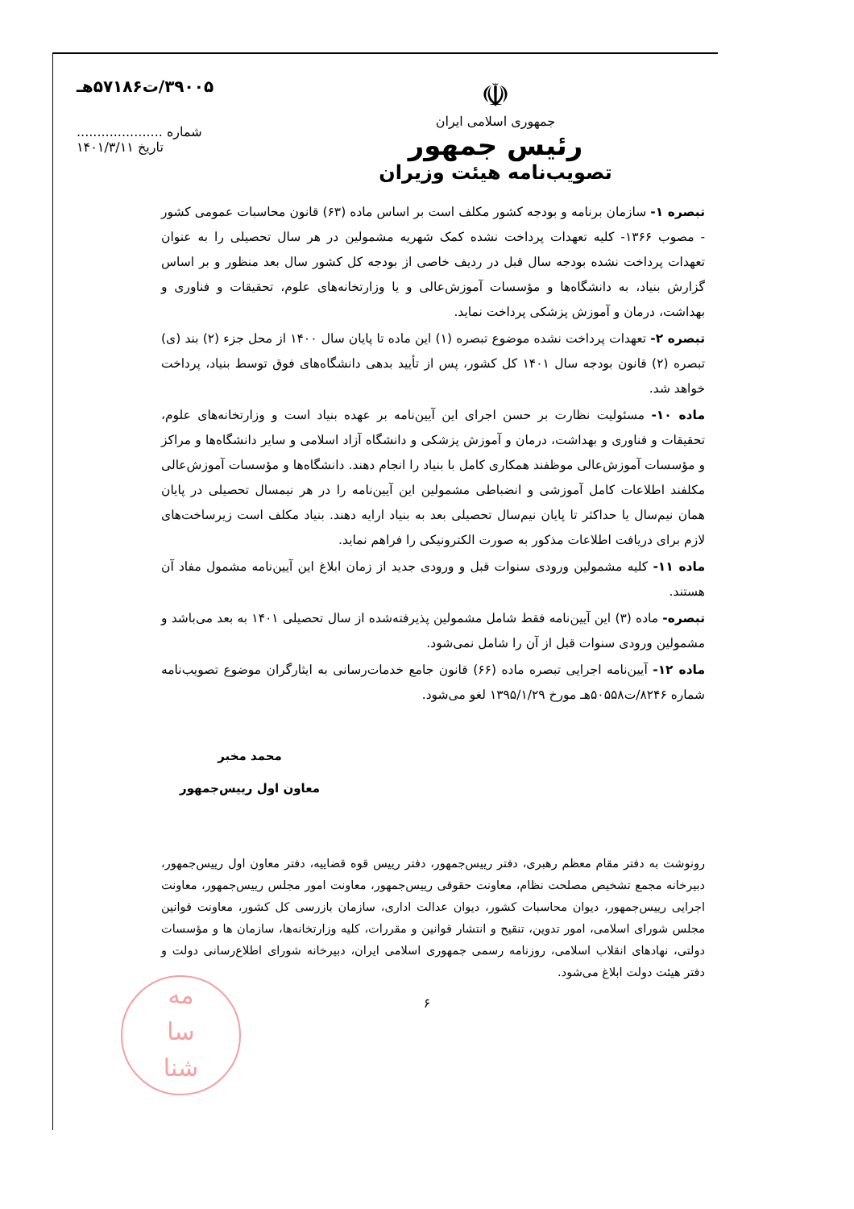۳۹۰۰۵/ت۵۷۱۸۶هـ
شماره .....................
تاریخ ۱۴۰۱/۳/۱۱
☫
جمهوری اسلامی ایران
رئیس جمهور
تصویب‌نامه هیئت وزیران
تبصره ۱- سازمان برنامه و بودجه کشور مکلف است بر اساس ماده (۶۳) قانون محاسبات عمومی کشور - مصوب ۱۳۶۶- کلیه تعهدات پرداخت نشده کمک شهریه مشمولین در هر سال تحصیلی را به عنوان تعهدات پرداخت نشده بودجه سال قبل در ردیف خاصی از بودجه کل کشور سال بعد منظور و بر اساس گزارش بنیاد، به دانشگاه‌ها و مؤسسات آموزش‌عالی و یا وزارتخانه‌های علوم، تحقیقات و فناوری و بهداشت، درمان و آموزش پزشکی پرداخت نماید.
تبصره ۲- تعهدات پرداخت نشده موضوع تبصره (۱) این ماده تا پایان سال ۱۴۰۰ از محل جزء (۲) بند (ی) تبصره (۲) قانون بودجه سال ۱۴۰۱ کل کشور، پس از تأیید بدهی دانشگاه‌های فوق توسط بنیاد، پرداخت خواهد شد.
ماده ۱۰- مسئولیت نظارت بر حسن اجرای این آیین‌نامه بر عهده بنیاد است و وزارتخانه‌های علوم، تحقیقات و فناوری و بهداشت، درمان و آموزش پزشکی و دانشگاه آزاد اسلامی و سایر دانشگاه‌ها و مراکز و مؤسسات آموزش‌عالی موظفند همکاری کامل با بنیاد را انجام دهند. دانشگاه‌ها و مؤسسات آموزش‌عالی مکلفند اطلاعات کامل آموزشی و انضباطی مشمولین این آیین‌نامه را در هر نیمسال تحصیلی در پایان همان نیم‌سال یا حداکثر تا پایان نیم‌سال تحصیلی بعد به بنیاد ارایه دهند. بنیاد مکلف است زیرساخت‌های لازم برای دریافت اطلاعات مذکور به صورت الکترونیکی را فراهم نماید.
ماده ۱۱- کلیه مشمولین ورودی سنوات قبل و ورودی جدید از زمان ابلاغ این آیین‌نامه مشمول مفاد آن هستند.
تبصره- ماده (۳) این آیین‌نامه فقط شامل مشمولین پذیرفته‌شده از سال تحصیلی ۱۴۰۱ به بعد می‌باشد و مشمولین ورودی سنوات قبل از آن را شامل نمی‌شود.
ماده ۱۲- آیین‌نامه اجرایی تبصره ماده (۶۶) قانون جامع خدمات‌رسانی به ایثارگران موضوع تصویب‌نامه شماره ۸۲۴۶/ت۵۰۵۵۸هـ مورخ ۱۳۹۵/۱/۲۹ لغو می‌شود.
محمد مخبر
معاون اول رییس‌جمهور
رونوشت به دفتر مقام معظم رهبری، دفتر رییس‌جمهور، دفتر رییس قوه قضاییه، دفتر معاون اول رییس‌جمهور، دبیرخانه مجمع تشخیص مصلحت نظام، معاونت حقوقی رییس‌جمهور، معاونت امور مجلس رییس‌جمهور، معاونت اجرایی رییس‌جمهور، دیوان محاسبات کشور، دیوان عدالت اداری، سازمان بازرسی کل کشور، معاونت قوانین مجلس شورای اسلامی، امور تدوین، تنقیح و انتشار قوانین و مقررات، کلیه وزارتخانه‌ها، سازمان ها و مؤسسات دولتی، نهادهای انقلاب اسلامی، روزنامه رسمی جمهوری اسلامی ایران، دبیرخانه شورای اطلاع‌رسانی دولت و دفتر هیئت دولت ابلاغ می‌شود.
۶
مه
سا
شنا